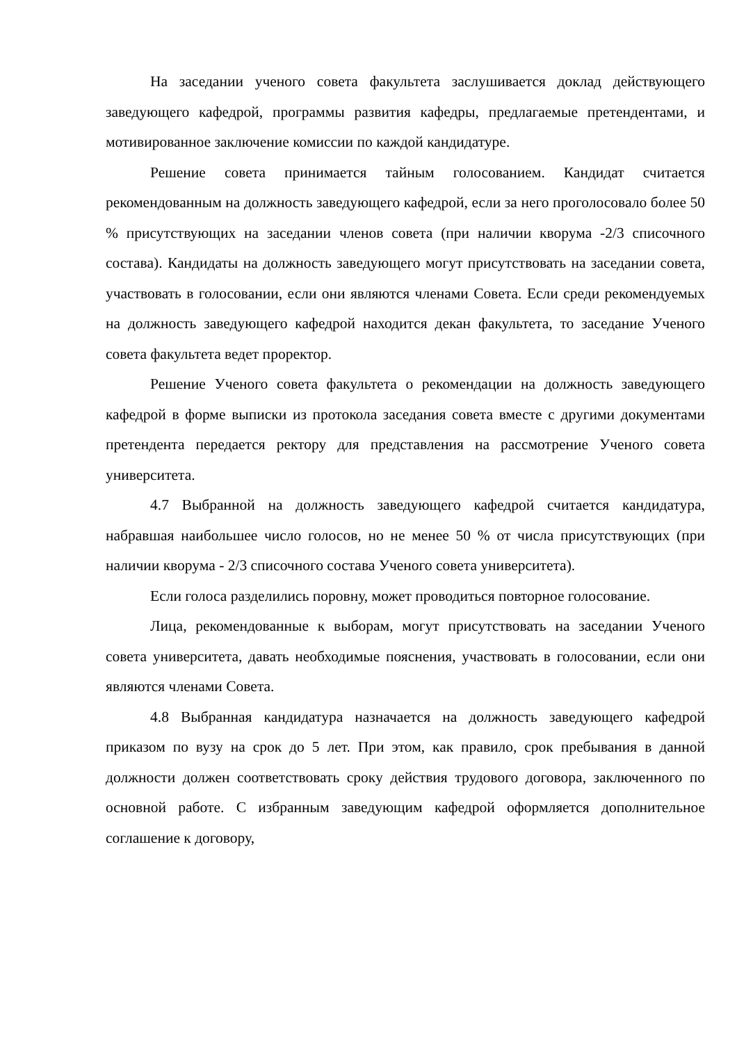На заседании ученого совета факультета заслушивается доклад действующего заведующего кафедрой, программы развития кафедры, предлагаемые претендентами, и мотивированное заключение комиссии по каждой кандидатуре.
Решение совета принимается тайным голосованием. Кандидат считается рекомендованным на должность заведующего кафедрой, если за него проголосовало более 50 % присутствующих на заседании членов совета (при наличии кворума -2/3 списочного состава). Кандидаты на должность заведующего могут присутствовать на заседании совета, участвовать в голосовании, если они являются членами Совета. Если среди рекомендуемых на должность заведующего кафедрой находится декан факультета, то заседание Ученого совета факультета ведет проректор.
Решение Ученого совета факультета о рекомендации на должность заведующего кафедрой в форме выписки из протокола заседания совета вместе с другими документами претендента передается ректору для представления на рассмотрение Ученого совета университета.
4.7 Выбранной на должность заведующего кафедрой считается кандидатура, набравшая наибольшее число голосов, но не менее 50 % от числа присутствующих (при наличии кворума - 2/3 списочного состава Ученого совета университета).
Если голоса разделились поровну, может проводиться повторное голосование.
Лица, рекомендованные к выборам, могут присутствовать на заседании Ученого совета университета, давать необходимые пояснения, участвовать в голосовании, если они являются членами Совета.
4.8 Выбранная кандидатура назначается на должность заведующего кафедрой приказом по вузу на срок до 5 лет. При этом, как правило, срок пребывания в данной должности должен соответствовать сроку действия трудового договора, заключенного по основной работе. С избранным заведующим кафедрой оформляется дополнительное соглашение к договору,